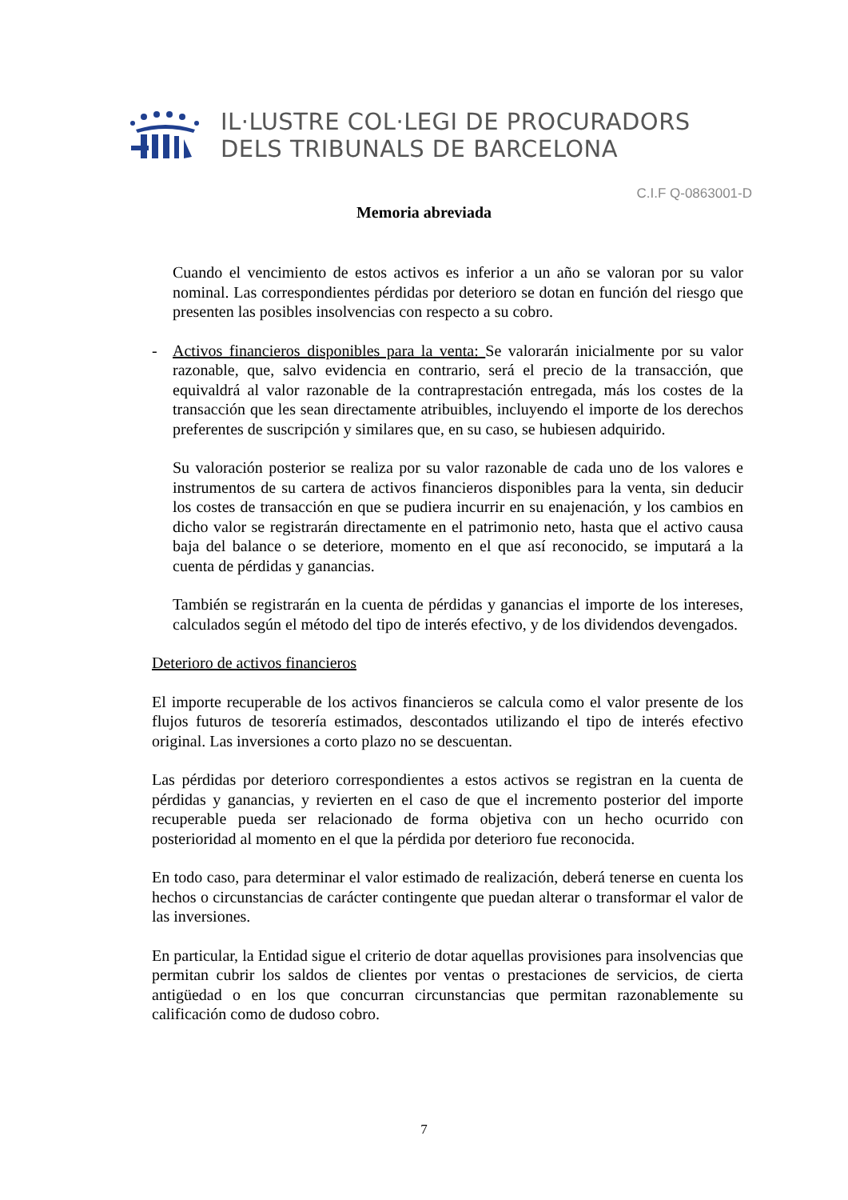IL·LUSTRE COL·LEGI DE PROCURADORS
DELS TRIBUNALS DE BARCELONA
C.I.F Q-0863001-D
Memoria abreviada
Cuando el vencimiento de estos activos es inferior a un año se valoran por su valor nominal. Las correspondientes pérdidas por deterioro se dotan en función del riesgo que presenten las posibles insolvencias con respecto a su cobro.
- Activos financieros disponibles para la venta: Se valorarán inicialmente por su valor razonable, que, salvo evidencia en contrario, será el precio de la transacción, que equivaldrá al valor razonable de la contraprestación entregada, más los costes de la transacción que les sean directamente atribuibles, incluyendo el importe de los derechos preferentes de suscripción y similares que, en su caso, se hubiesen adquirido.
Su valoración posterior se realiza por su valor razonable de cada uno de los valores e instrumentos de su cartera de activos financieros disponibles para la venta, sin deducir los costes de transacción en que se pudiera incurrir en su enajenación, y los cambios en dicho valor se registrarán directamente en el patrimonio neto, hasta que el activo causa baja del balance o se deteriore, momento en el que así reconocido, se imputará a la cuenta de pérdidas y ganancias.
También se registrarán en la cuenta de pérdidas y ganancias el importe de los intereses, calculados según el método del tipo de interés efectivo, y de los dividendos devengados.
Deterioro de activos financieros
El importe recuperable de los activos financieros se calcula como el valor presente de los flujos futuros de tesorería estimados, descontados utilizando el tipo de interés efectivo original. Las inversiones a corto plazo no se descuentan.
Las pérdidas por deterioro correspondientes a estos activos se registran en la cuenta de pérdidas y ganancias, y revierten en el caso de que el incremento posterior del importe recuperable pueda ser relacionado de forma objetiva con un hecho ocurrido con posterioridad al momento en el que la pérdida por deterioro fue reconocida.
En todo caso, para determinar el valor estimado de realización, deberá tenerse en cuenta los hechos o circunstancias de carácter contingente que puedan alterar o transformar el valor de las inversiones.
En particular, la Entidad sigue el criterio de dotar aquellas provisiones para insolvencias que permitan cubrir los saldos de clientes por ventas o prestaciones de servicios, de cierta antigüedad o en los que concurran circunstancias que permitan razonablemente su calificación como de dudoso cobro.
7